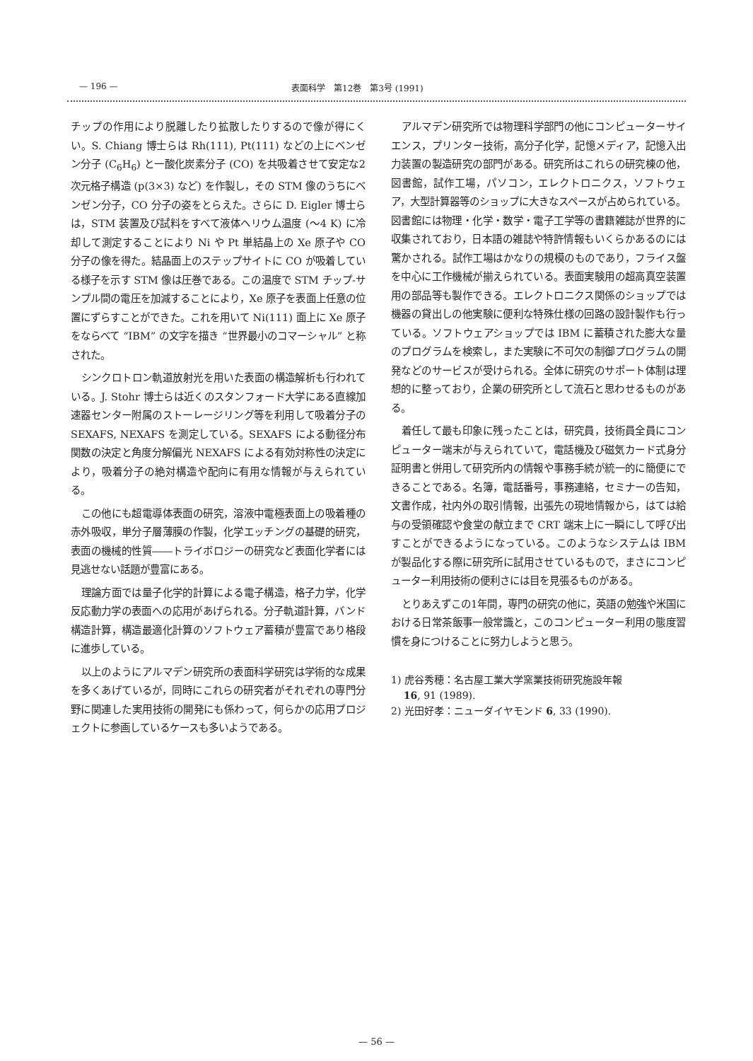— 196 — 表面科学　第12巻　第3号 (1991)
チップの作用により脱離したり拡散したりするので像が得にくい。S. Chiang 博士らは Rh(111), Pt(111) などの上にベンゼン分子 (C<sub>6</sub>H<sub>6</sub>) と一酸化炭素分子 (CO) を共吸着させて安定な2次元格子構造 (p(3×3) など) を作製し，その STM 像のうちにベンゼン分子，CO 分子の姿をとらえた。さらに D. Eigler 博士らは，STM 装置及び試料をすべて液体ヘリウム温度 (～4 K) に冷却して測定することにより Ni や Pt 単結晶上の Xe 原子や CO 分子の像を得た。結晶面上のステップサイトに CO が吸着している様子を示す STM 像は圧巻である。この温度で STM チップ-サンプル間の電圧を加減することにより，Xe 原子を表面上任意の位置にずらすことができた。これを用いて Ni(111) 面上に Xe 原子をならべて “IBM” の文字を描き “世界最小のコマーシャル” と称された。
シンクロトロン軌道放射光を用いた表面の構造解析も行われている。J. Stohr 博士らは近くのスタンフォード大学にある直線加速器センター附属のストーレージリング等を利用して吸着分子の SEXAFS, NEXAFS を測定している。SEXAFS による動径分布関数の決定と角度分解偏光 NEXAFS による有効対称性の決定により，吸着分子の絶対構造や配向に有用な情報が与えられている。
この他にも超電導体表面の研究，溶液中電極表面上の吸着種の赤外吸収，単分子層薄膜の作製，化学エッチングの基礎的研究，表面の機械的性質――トライボロジーの研究など表面化学者には見逃せない話題が豊富にある。
理論方面では量子化学的計算による電子構造，格子力学，化学反応動力学の表面への応用があげられる。分子軌道計算，バンド構造計算，構造最適化計算のソフトウェア蓄積が豊富であり格段に進歩している。
以上のようにアルマデン研究所の表面科学研究は学術的な成果を多くあげているが，同時にこれらの研究者がそれぞれの専門分野に関連した実用技術の開発にも係わって，何らかの応用プロジェクトに参画しているケースも多いようである。
アルマデン研究所では物理科学部門の他にコンピューターサイエンス，プリンター技術，高分子化学，記憶メディア，記憶入出力装置の製造研究の部門がある。研究所はこれらの研究棟の他，図書館，試作工場，パソコン，エレクトロニクス，ソフトウェア，大型計算器等のショップに大きなスペースが占められている。図書館には物理・化学・数学・電子工学等の書籍雑誌が世界的に収集されており，日本語の雑誌や特許情報もいくらかあるのには驚かされる。試作工場はかなりの規模のものであり，フライス盤を中心に工作機械が揃えられている。表面実験用の超高真空装置用の部品等も製作できる。エレクトロニクス関係のショップでは機器の貸出しの他実験に便利な特殊仕様の回路の設計製作も行っている。ソフトウェアショップでは IBM に蓄積された膨大な量のプログラムを検索し，また実験に不可欠の制御プログラムの開発などのサービスが受けられる。全体に研究のサポート体制は理想的に整っており，企業の研究所として流石と思わせるものがある。
着任して最も印象に残ったことは，研究員，技術員全員にコンピューター端末が与えられていて，電話機及び磁気カード式身分証明書と併用して研究所内の情報や事務手続が統一的に簡便にできることである。名簿，電話番号，事務連絡，セミナーの告知，文書作成，社内外の取引情報，出張先の現地情報から，はては給与の受領確認や食堂の献立まで CRT 端末上に一瞬にして呼び出すことができるようになっている。このようなシステムは IBM が製品化する際に研究所に試用させているもので，まさにコンピューター利用技術の便利さには目を見張るものがある。
とりあえずこの1年間，専門の研究の他に，英語の勉強や米国における日常茶飯事一般常識と，このコンピューター利用の態度習慣を身につけることに努力しようと思う。
1) 虎谷秀穂：名古屋工業大学窯業技術研究施設年報
16, 91 (1989).
2) 光田好孝：ニューダイヤモンド 6, 33 (1990).
— 56 —